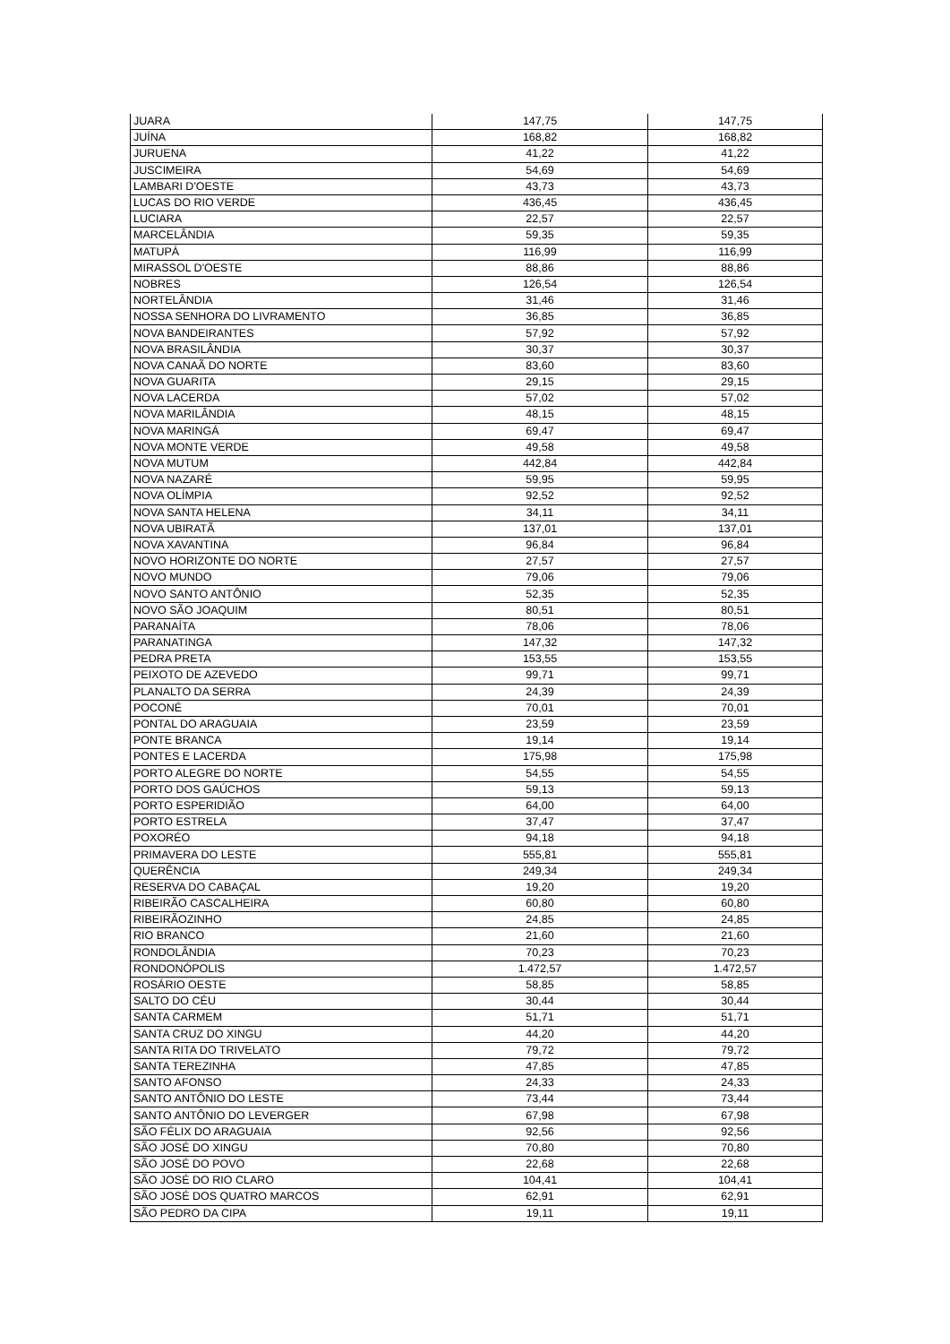| JUARA | 147,75 | 147,75 |
| JUÍNA | 168,82 | 168,82 |
| JURUENA | 41,22 | 41,22 |
| JUSCIMEIRA | 54,69 | 54,69 |
| LAMBARI D'OESTE | 43,73 | 43,73 |
| LUCAS DO RIO VERDE | 436,45 | 436,45 |
| LUCIARA | 22,57 | 22,57 |
| MARCELÂNDIA | 59,35 | 59,35 |
| MATUPÁ | 116,99 | 116,99 |
| MIRASSOL D'OESTE | 88,86 | 88,86 |
| NOBRES | 126,54 | 126,54 |
| NORTELÂNDIA | 31,46 | 31,46 |
| NOSSA SENHORA DO LIVRAMENTO | 36,85 | 36,85 |
| NOVA BANDEIRANTES | 57,92 | 57,92 |
| NOVA BRASILÂNDIA | 30,37 | 30,37 |
| NOVA CANAÃ DO NORTE | 83,60 | 83,60 |
| NOVA GUARITA | 29,15 | 29,15 |
| NOVA LACERDA | 57,02 | 57,02 |
| NOVA MARILÂNDIA | 48,15 | 48,15 |
| NOVA MARINGÁ | 69,47 | 69,47 |
| NOVA MONTE VERDE | 49,58 | 49,58 |
| NOVA MUTUM | 442,84 | 442,84 |
| NOVA NAZARÉ | 59,95 | 59,95 |
| NOVA OLÍMPIA | 92,52 | 92,52 |
| NOVA SANTA HELENA | 34,11 | 34,11 |
| NOVA UBIRATÃ | 137,01 | 137,01 |
| NOVA XAVANTINA | 96,84 | 96,84 |
| NOVO HORIZONTE DO NORTE | 27,57 | 27,57 |
| NOVO MUNDO | 79,06 | 79,06 |
| NOVO SANTO ANTÔNIO | 52,35 | 52,35 |
| NOVO SÃO JOAQUIM | 80,51 | 80,51 |
| PARANAÍTA | 78,06 | 78,06 |
| PARANATINGA | 147,32 | 147,32 |
| PEDRA PRETA | 153,55 | 153,55 |
| PEIXOTO DE AZEVEDO | 99,71 | 99,71 |
| PLANALTO DA SERRA | 24,39 | 24,39 |
| POCONÉ | 70,01 | 70,01 |
| PONTAL DO ARAGUAIA | 23,59 | 23,59 |
| PONTE BRANCA | 19,14 | 19,14 |
| PONTES E LACERDA | 175,98 | 175,98 |
| PORTO ALEGRE DO NORTE | 54,55 | 54,55 |
| PORTO DOS GAÚCHOS | 59,13 | 59,13 |
| PORTO ESPERIDIÃO | 64,00 | 64,00 |
| PORTO ESTRELA | 37,47 | 37,47 |
| POXORÉO | 94,18 | 94,18 |
| PRIMAVERA DO LESTE | 555,81 | 555,81 |
| QUERÊNCIA | 249,34 | 249,34 |
| RESERVA DO CABAÇAL | 19,20 | 19,20 |
| RIBEIRÃO CASCALHEIRA | 60,80 | 60,80 |
| RIBEIRÃOZINHO | 24,85 | 24,85 |
| RIO BRANCO | 21,60 | 21,60 |
| RONDOLÂNDIA | 70,23 | 70,23 |
| RONDONÓPOLIS | 1.472,57 | 1.472,57 |
| ROSÁRIO OESTE | 58,85 | 58,85 |
| SALTO DO CÉU | 30,44 | 30,44 |
| SANTA CARMEM | 51,71 | 51,71 |
| SANTA CRUZ DO XINGU | 44,20 | 44,20 |
| SANTA RITA DO TRIVELATO | 79,72 | 79,72 |
| SANTA TEREZINHA | 47,85 | 47,85 |
| SANTO AFONSO | 24,33 | 24,33 |
| SANTO ANTÔNIO DO LESTE | 73,44 | 73,44 |
| SANTO ANTÔNIO DO LEVERGER | 67,98 | 67,98 |
| SÃO FÉLIX DO ARAGUAIA | 92,56 | 92,56 |
| SÃO JOSÉ DO XINGU | 70,80 | 70,80 |
| SÃO JOSÉ DO POVO | 22,68 | 22,68 |
| SÃO JOSÉ DO RIO CLARO | 104,41 | 104,41 |
| SÃO JOSÉ DOS QUATRO MARCOS | 62,91 | 62,91 |
| SÃO PEDRO DA CIPA | 19,11 | 19,11 |